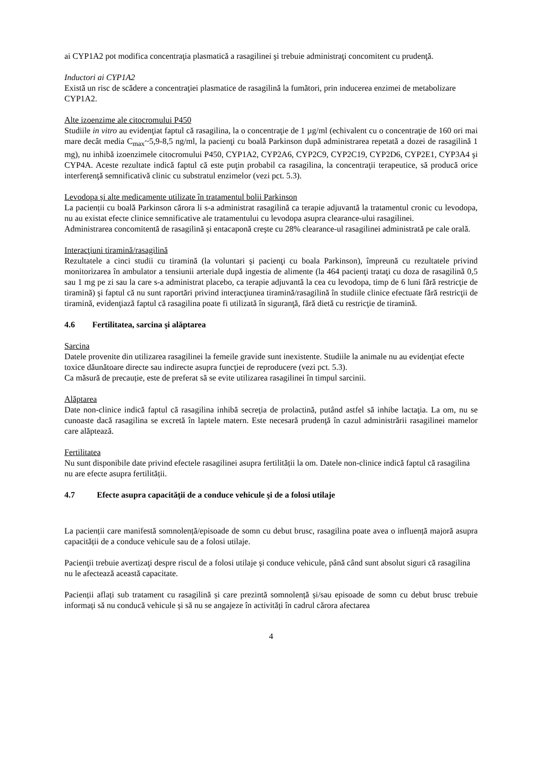ai CYP1A2 pot modifica concentraţia plasmatică a rasagilinei şi trebuie administraţi concomitent cu prudenţă.
Inductori ai CYP1A2
Există un risc de scădere a concentraţiei plasmatice de rasagilină la fumători, prin inducerea enzimei de metabolizare CYP1A2.
Alte izoenzime ale citocromului P450
Studiile in vitro au evidenţiat faptul că rasagilina, la o concentraţie de 1 µg/ml (echivalent cu o concentraţie de 160 ori mai mare decât media C<sub>max</sub>~5,9-8,5 ng/ml, la pacienţi cu boală Parkinson după administrarea repetată a dozei de rasagilină 1 mg), nu inhibă izoenzimele citocromului P450, CYP1A2, CYP2A6, CYP2C9, CYP2C19, CYP2D6, CYP2E1, CYP3A4 şi CYP4A. Aceste rezultate indică faptul că este puţin probabil ca rasagilina, la concentraţii terapeutice, să producă orice interferenţă semnificativă clinic cu substratul enzimelor (vezi pct. 5.3).
Levodopa și alte medicamente utilizate în tratamentul bolii Parkinson
La pacienții cu boală Parkinson cărora li s-a administrat rasagilină ca terapie adjuvantă la tratamentul cronic cu levodopa, nu au existat efecte clinice semnificative ale tratamentului cu levodopa asupra clearance-ului rasagilinei.
Administrarea concomitentă de rasagilină şi entacaponă creşte cu 28% clearance-ul rasagilinei administrată pe cale orală.
Interacţiuni tiramină/rasagilină
Rezultatele a cinci studii cu tiramină (la voluntari şi pacienţi cu boala Parkinson), împreună cu rezultatele privind monitorizarea în ambulator a tensiunii arteriale după ingestia de alimente (la 464 pacienţi trataţi cu doza de rasagilină 0,5 sau 1 mg pe zi sau la care s-a administrat placebo, ca terapie adjuvantă la cea cu levodopa, timp de 6 luni fără restricţie de tiramină) şi faptul că nu sunt raportări privind interacţiunea tiramină/rasagilină în studiile clinice efectuate fără restricţii de tiramină, evidenţiază faptul că rasagilina poate fi utilizată în siguranţă, fără dietă cu restricţie de tiramină.
4.6 Fertilitatea, sarcina şi alăptarea
Sarcina
Datele provenite din utilizarea rasagilinei la femeile gravide sunt inexistente. Studiile la animale nu au evidenţiat efecte toxice dăunătoare directe sau indirecte asupra funcţiei de reproducere (vezi pct. 5.3).
Ca măsură de precauție, este de preferat să se evite utilizarea rasagilinei în timpul sarcinii.
Alăptarea
Date non-clinice indică faptul că rasagilina inhibă secreţia de prolactină, putând astfel să inhibe lactaţia. La om, nu se cunoaste dacă rasagilina se excretă în laptele matern. Este necesară prudenţă în cazul administrării rasagilinei mamelor care alăptează.
Fertilitatea
Nu sunt disponibile date privind efectele rasagilinei asupra fertilității la om. Datele non-clinice indică faptul că rasagilina nu are efecte asupra fertilității.
4.7 Efecte asupra capacităţii de a conduce vehicule şi de a folosi utilaje
La pacienții care manifestă somnolență/episoade de somn cu debut brusc, rasagilina poate avea o influență majoră asupra capacității de a conduce vehicule sau de a folosi utilaje.
Pacienţii trebuie avertizaţi despre riscul de a folosi utilaje şi conduce vehicule, până când sunt absolut siguri că rasagilina nu le afectează această capacitate.
Pacienții aflați sub tratament cu rasagilină și care prezintă somnolență și/sau episoade de somn cu debut brusc trebuie informați să nu conducă vehicule și să nu se angajeze în activități în cadrul cărora afectarea
4